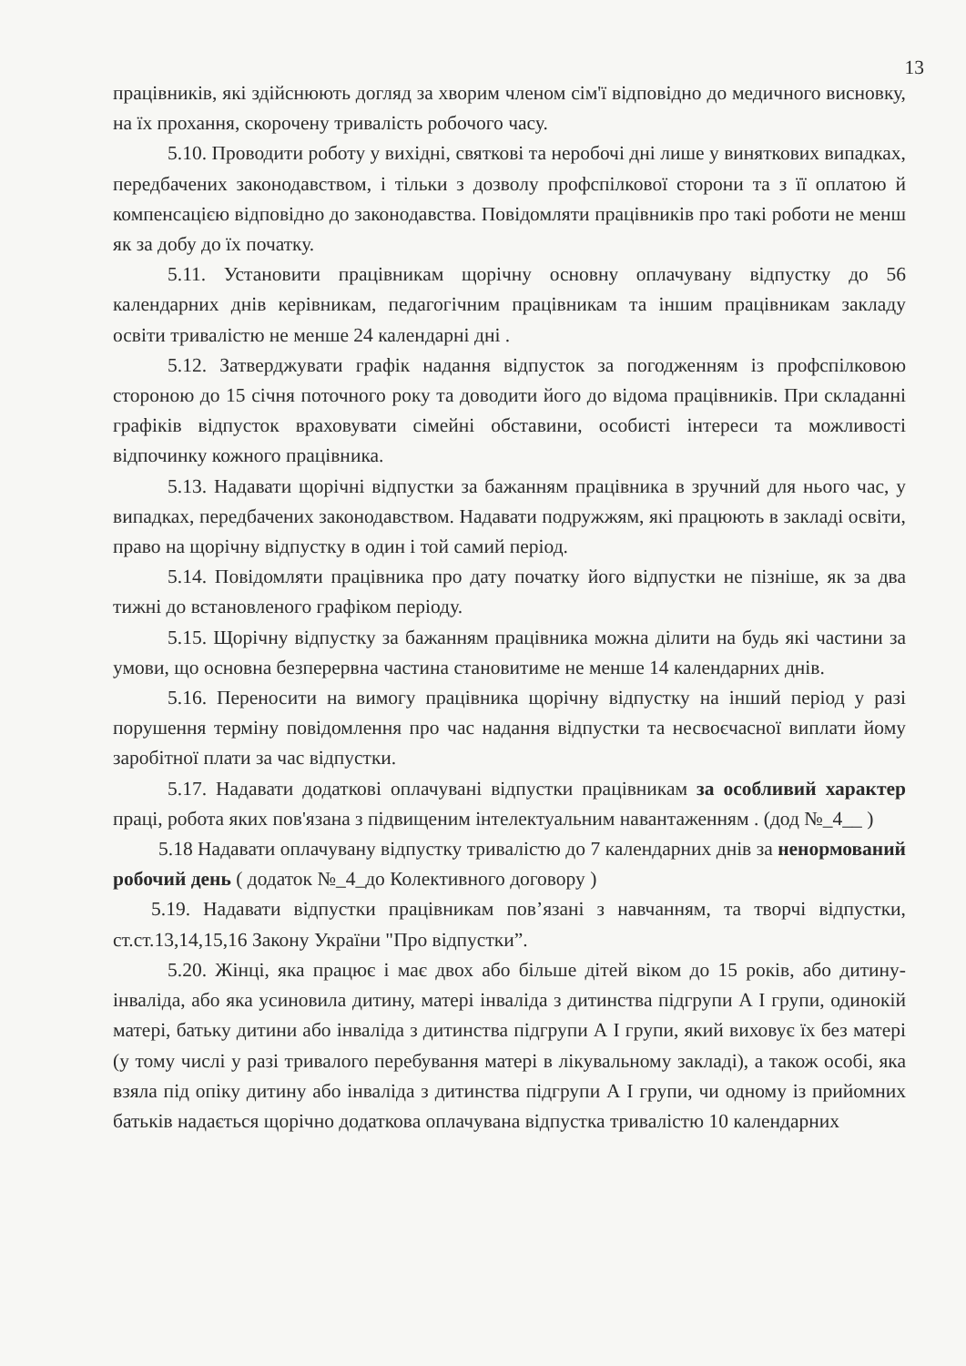13
працівників, які здійснюють догляд за хворим членом сім'ї відповідно до медичного висновку, на їх прохання, скорочену тривалість робочого часу.
5.10. Проводити роботу у вихідні, святкові та неробочі дні лише у виняткових випадках, передбачених законодавством, і тільки з дозволу профспілкової сторони та з її оплатою й компенсацією відповідно до законодавства. Повідомляти працівників про такі роботи не менш як за добу до їх початку.
5.11. Установити працівникам щорічну основну оплачувану відпустку до 56 календарних днів керівникам, педагогічним працівникам та іншим працівникам закладу освіти тривалістю не менше 24 календарні дні .
5.12. Затверджувати графік надання відпусток за погодженням із профспілковою стороною до 15 січня поточного року та доводити його до відома працівників. При складанні графіків відпусток враховувати сімейні обставини, особисті інтереси та можливості відпочинку кожного працівника.
5.13. Надавати щорічні відпустки за бажанням працівника в зручний для нього час, у випадках, передбачених законодавством. Надавати подружжям, які працюють в закладі освіти, право на щорічну відпустку в один і той самий період.
5.14. Повідомляти працівника про дату початку його відпустки не пізніше, як за два тижні до встановленого графіком періоду.
5.15. Щорічну відпустку за бажанням працівника можна ділити на будь які частини за умови, що основна безперервна частина становитиме не менше 14 календарних днів.
5.16. Переносити на вимогу працівника щорічну відпустку на інший період у разі порушення терміну повідомлення про час надання відпустки та несвоєчасної виплати йому заробітної плати за час відпустки.
5.17. Надавати додаткові оплачувані відпустки працівникам за особливий характер праці, робота яких пов'язана з підвищеним інтелектуальним навантаженням . (дод №_4__ )
5.18 Надавати оплачувану відпустку тривалістю до 7 календарних днів за ненормований робочий день ( додаток №_4_до Колективного договору )
5.19. Надавати відпустки працівникам пов’язані з навчанням, та творчі відпустки, ст.ст.13,14,15,16 Закону України "Про відпустки”.
5.20. Жінці, яка працює і має двох або більше дітей віком до 15 років, або дитину-інваліда, або яка усиновила дитину, матері інваліда з дитинства підгрупи А І групи, одинокій матері, батьку дитини або інваліда з дитинства підгрупи А І групи, який виховує їх без матері (у тому числі у разі тривалого перебування матері в лікувальному закладі), а також особі, яка взяла під опіку дитину або інваліда з дитинства підгрупи А І групи, чи одному із прийомних батьків надається щорічно додаткова оплачувана відпустка тривалістю 10 календарних